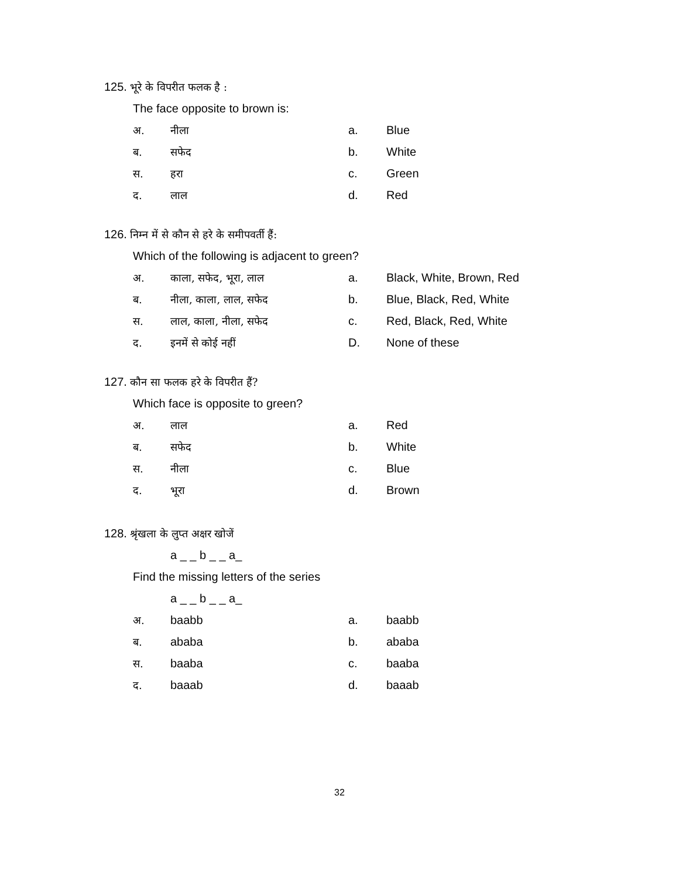125. भूरे के विपरीत फलक है :
The face opposite to brown is:
अ. नीला a. Blue
ब. सफेद b. White
स. हरा c. Green
द. लाल d. Red
126. निम्न में से कौन से हरे के समीपवर्ती हैं:
Which of the following is adjacent to green?
अ. काला, सफेद, भूरा, लाल a. Black, White, Brown, Red
ब. नीला, काला, लाल, सफेद b. Blue, Black, Red, White
स. लाल, काला, नीला, सफेद c. Red, Black, Red, White
द. इनमें से कोई नहीं D. None of these
127. कौन सा फलक हरे के विपरीत हैं?
Which face is opposite to green?
अ. लाल a. Red
ब. सफेद b. White
स. नीला c. Blue
द. भूरा d. Brown
128. श्रृंखला के लुप्त अक्षर खोजें
a _ _ b _ _ a_
Find the missing letters of the series
a _ _ b _ _ a_
अ. baabb a. baabb
ब. ababa b. ababa
स. baaba c. baaba
द. baaab d. baaab
32